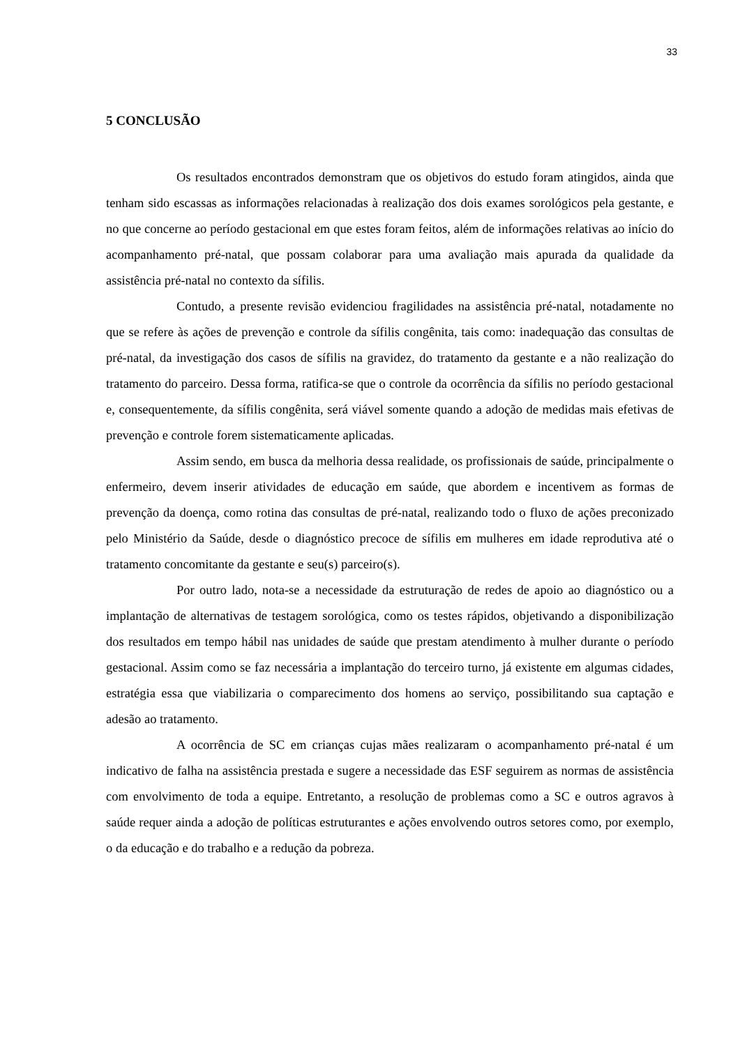33
5 CONCLUSÃO
Os resultados encontrados demonstram que os objetivos do estudo foram atingidos, ainda que tenham sido escassas as informações relacionadas à realização dos dois exames sorológicos pela gestante, e no que concerne ao período gestacional em que estes foram feitos, além de informações relativas ao início do acompanhamento pré-natal, que possam colaborar para uma avaliação mais apurada da qualidade da assistência pré-natal no contexto da sífilis.
Contudo, a presente revisão evidenciou fragilidades na assistência pré-natal, notadamente no que se refere às ações de prevenção e controle da sífilis congênita, tais como: inadequação das consultas de pré-natal, da investigação dos casos de sífilis na gravidez, do tratamento da gestante e a não realização do tratamento do parceiro. Dessa forma, ratifica-se que o controle da ocorrência da sífilis no período gestacional e, consequentemente, da sífilis congênita, será viável somente quando a adoção de medidas mais efetivas de prevenção e controle forem sistematicamente aplicadas.
Assim sendo, em busca da melhoria dessa realidade, os profissionais de saúde, principalmente o enfermeiro, devem inserir atividades de educação em saúde, que abordem e incentivem as formas de prevenção da doença, como rotina das consultas de pré-natal, realizando todo o fluxo de ações preconizado pelo Ministério da Saúde, desde o diagnóstico precoce de sífilis em mulheres em idade reprodutiva até o tratamento concomitante da gestante e seu(s) parceiro(s).
Por outro lado, nota-se a necessidade da estruturação de redes de apoio ao diagnóstico ou a implantação de alternativas de testagem sorológica, como os testes rápidos, objetivando a disponibilização dos resultados em tempo hábil nas unidades de saúde que prestam atendimento à mulher durante o período gestacional. Assim como se faz necessária a implantação do terceiro turno, já existente em algumas cidades, estratégia essa que viabilizaria o comparecimento dos homens ao serviço, possibilitando sua captação e adesão ao tratamento.
A ocorrência de SC em crianças cujas mães realizaram o acompanhamento pré-natal é um indicativo de falha na assistência prestada e sugere a necessidade das ESF seguirem as normas de assistência com envolvimento de toda a equipe. Entretanto, a resolução de problemas como a SC e outros agravos à saúde requer ainda a adoção de políticas estruturantes e ações envolvendo outros setores como, por exemplo, o da educação e do trabalho e a redução da pobreza.